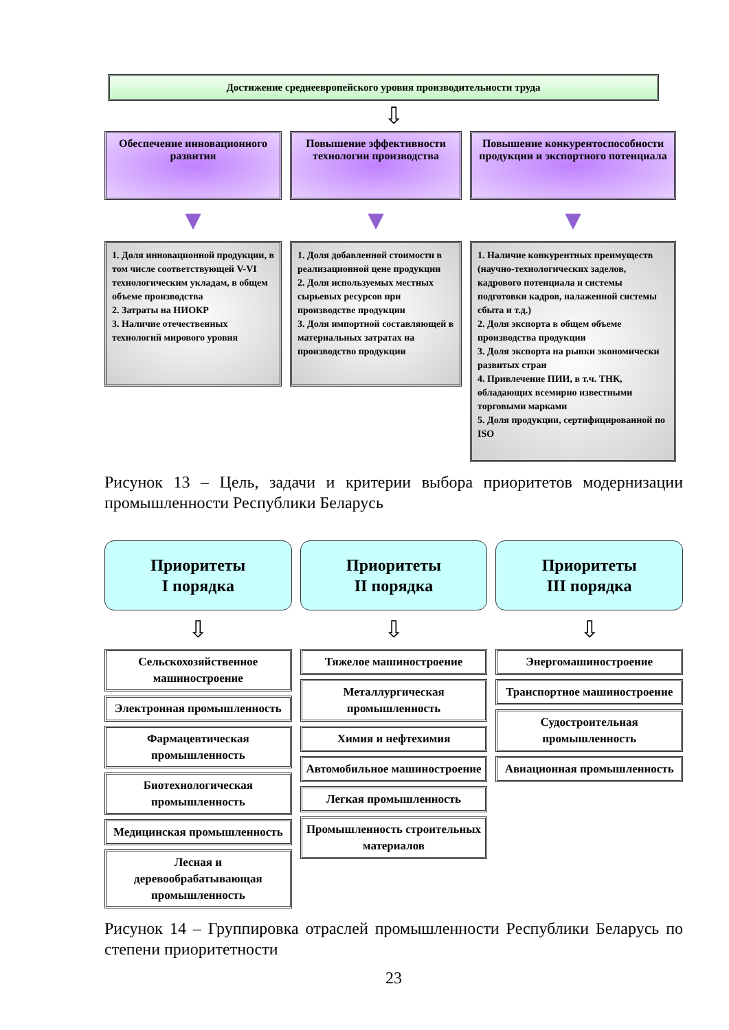Достижение среднеевропейского уровня производительности труда
⇩
Обеспечение инновационного развития
▼
1. Доля инновационной продукции, в том числе соответствующей V-VI технологическим укладам, в общем объеме производства
2. Затраты на НИОКР
3. Наличие отечественных технологий мирового уровня
Повышение эффективности технологии производства
▼
1. Доля добавленной стоимости в реализационной цене продукции
2. Доля используемых местных сырьевых ресурсов при производстве продукции
3. Доля импортной составляющей в материальных затратах на производство продукции
Повышение конкурентоспособности продукции и экспортного потенциала
▼
1. Наличие конкурентных преимуществ (научно-технологических заделов, кадрового потенциала и системы подготовки кадров, налаженной системы сбыта и т.д.)
2. Доля экспорта в общем объеме производства продукции
3. Доля экспорта на рынки экономически развитых стран
4. Привлечение ПИИ, в т.ч. ТНК, обладающих всемирно известными торговыми марками
5. Доля продукции, сертифицированной по ISO
Рисунок 13 – Цель, задачи и критерии выбора приоритетов модернизации промышленности Республики Беларусь
Приоритеты
I порядка
⇩
Сельскохозяйственное машиностроение
Электронная промышленность
Фармацевтическая промышленность
Биотехнологическая промышленность
Медицинская промышленность
Лесная и деревообрабатывающая промышленность
Приоритеты
II порядка
⇩
Тяжелое машиностроение
Металлургическая промышленность
Химия и нефтехимия
Автомобильное машиностроение
Легкая промышленность
Промышленность строительных материалов
Приоритеты
III порядка
⇩
Энергомашиностроение
Транспортное машиностроение
Судостроительная промышленность
Авиационная промышленность
Рисунок 14 – Группировка отраслей промышленности Республики Беларусь по степени приоритетности
23